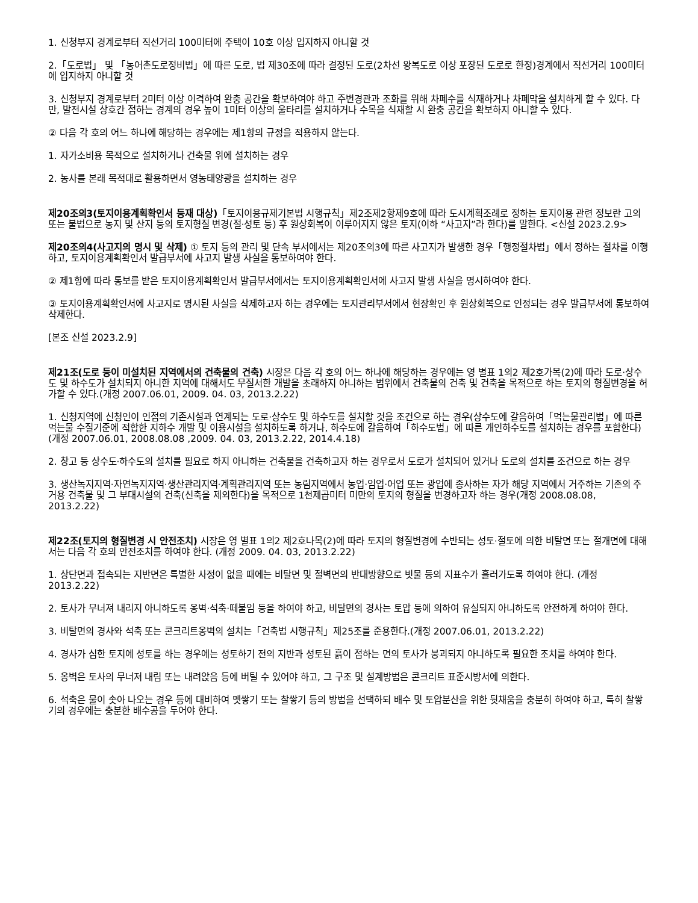1. 신청부지 경계로부터 직선거리 100미터에 주택이 10호 이상 입지하지 아니할 것
2.「도로법」 및 「농어촌도로정비법」에 따른 도로, 법 제30조에 따라 결정된 도로(2차선 왕복도로 이상 포장된 도로로 한정)경계에서 직선거리 100미터에 입지하지 아니할 것
3. 신청부지 경계로부터 2미터 이상 이격하여 완충 공간을 확보하여야 하고 주변경관과 조화를 위해 차폐수를 식재하거나 차폐막을 설치하게 할 수 있다. 다만, 발전시설 상호간 접하는 경계의 경우 높이 1미터 이상의 울타리를 설치하거나 수목을 식재할 시 완충 공간을 확보하지 아니할 수 있다.
② 다음 각 호의 어느 하나에 해당하는 경우에는 제1항의 규정을 적용하지 않는다.
1. 자가소비용 목적으로 설치하거나 건축물 위에 설치하는 경우
2. 농사를 본래 목적대로 활용하면서 영농태양광을 설치하는 경우
제20조의3(토지이용계획확인서 등재 대상)「토지이용규제기본법 시행규칙」제2조제2항제9호에 따라 도시계획조례로 정하는 토지이용 관련 정보란 고의 또는 불법으로 농지 및 산지 등의 토지형질 변경(절·성토 등) 후 원상회복이 이루어지지 않은 토지(이하 “사고지”라 한다)를 말한다. <신설 2023.2.9>
제20조의4(사고지의 명시 및 삭제) ① 토지 등의 관리 및 단속 부서에서는 제20조의3에 따른 사고지가 발생한 경우「행정절차법」에서 정하는 절차를 이행하고, 토지이용계획확인서 발급부서에 사고지 발생 사실을 통보하여야 한다.
② 제1항에 따라 통보를 받은 토지이용계획확인서 발급부서에서는 토지이용계획확인서에 사고지 발생 사실을 명시하여야 한다.
③ 토지이용계획확인서에 사고지로 명시된 사실을 삭제하고자 하는 경우에는 토지관리부서에서 현장확인 후 원상회복으로 인정되는 경우 발급부서에 통보하여 삭제한다.
[본조 신설 2023.2.9]
제21조(도로 등이 미설치된 지역에서의 건축물의 건축) 시장은 다음 각 호의 어느 하나에 해당하는 경우에는 영 별표 1의2 제2호가목(2)에 따라 도로·상수도 및 하수도가 설치되지 아니한 지역에 대해서도 무질서한 개발을 초래하지 아니하는 범위에서 건축물의 건축 및 건축을 목적으로 하는 토지의 형질변경을 허가할 수 있다.(개정 2007.06.01, 2009. 04. 03, 2013.2.22)
1. 신청지역에 신청인이 인접의 기존시설과 연계되는 도로·상수도 및 하수도를 설치할 것을 조건으로 하는 경우(상수도에 갈음하여「먹는물관리법」에 따른 먹는물 수질기준에 적합한 지하수 개발 및 이용시설을 설치하도록 하거나, 하수도에 갈음하여「하수도법」에 따른 개인하수도를 설치하는 경우를 포함한다)(개정 2007.06.01, 2008.08.08 ,2009. 04. 03, 2013.2.22, 2014.4.18)
2. 창고 등 상수도·하수도의 설치를 필요로 하지 아니하는 건축물을 건축하고자 하는 경우로서 도로가 설치되어 있거나 도로의 설치를 조건으로 하는 경우
3. 생산녹지지역·자연녹지지역·생산관리지역·계획관리지역 또는 농림지역에서 농업·임업·어업 또는 광업에 종사하는 자가 해당 지역에서 거주하는 기존의 주거용 건축물 및 그 부대시설의 건축(신축을 제외한다)을 목적으로 1천제곱미터 미만의 토지의 형질을 변경하고자 하는 경우(개정 2008.08.08, 2013.2.22)
제22조(토지의 형질변경 시 안전조치) 시장은 영 별표 1의2 제2호나목(2)에 따라 토지의 형질변경에 수반되는 성토·절토에 의한 비탈면 또는 절개면에 대해서는 다음 각 호의 안전조치를 하여야 한다. (개정 2009. 04. 03, 2013.2.22)
1. 상단면과 접속되는 지반면은 특별한 사정이 없을 때에는 비탈면 및 절벽면의 반대방향으로 빗물 등의 지표수가 흘러가도록 하여야 한다. (개정 2013.2.22)
2. 토사가 무너져 내리지 아니하도록 옹벽·석축·떼붙임 등을 하여야 하고, 비탈면의 경사는 토압 등에 의하여 유실되지 아니하도록 안전하게 하여야 한다.
3. 비탈면의 경사와 석축 또는 콘크리트옹벽의 설치는「건축법 시행규칙」제25조를 준용한다.(개정 2007.06.01, 2013.2.22)
4. 경사가 심한 토지에 성토를 하는 경우에는 성토하기 전의 지반과 성토된 흙이 접하는 면의 토사가 붕괴되지 아니하도록 필요한 조치를 하여야 한다.
5. 옹벽은 토사의 무너져 내림 또는 내려앉음 등에 버틸 수 있어야 하고, 그 구조 및 설계방법은 콘크리트 표준시방서에 의한다.
6. 석축은 물이 솟아 나오는 경우 등에 대비하여 멧쌓기 또는 찰쌓기 등의 방법을 선택하되 배수 및 토압분산을 위한 뒷채움을 충분히 하여야 하고, 특히 찰쌓기의 경우에는 충분한 배수공을 두어야 한다.